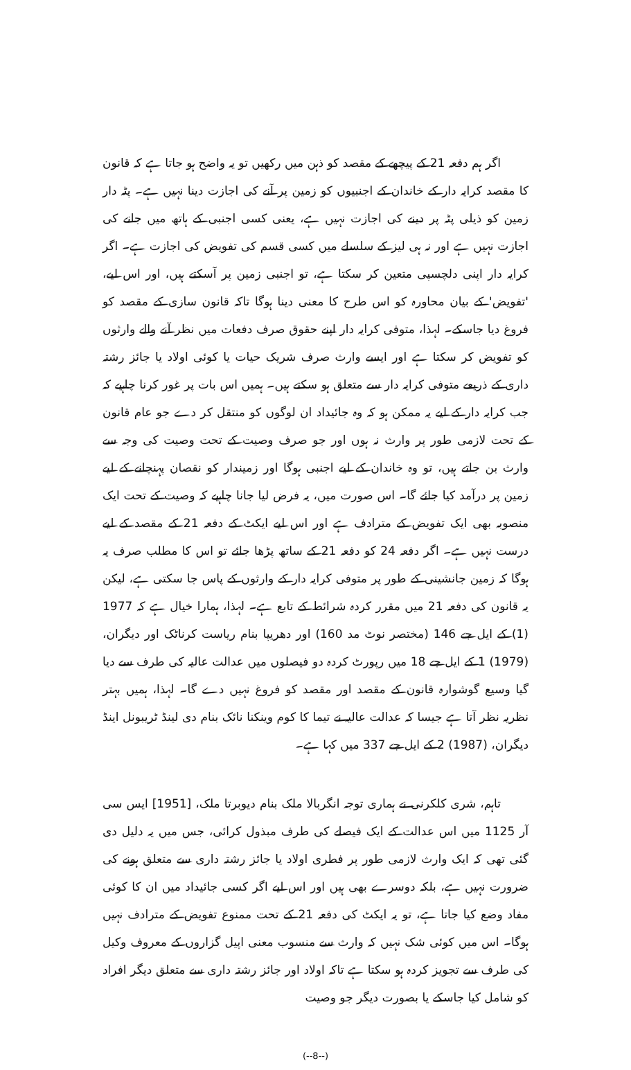اگر ہم دفعہ 21 کے پیچھے کے مقصد کو ذہن میں رکھیں تو یہ واضح ہو جاتا ہے کہ قانون کا مقصد کرایہ دار کے خاندان کے اجنبیوں کو زمین پر آنے کی اجازت دینا نہیں ہے۔ پٹہ دار زمین کو ذیلی پٹہ پر دینے کی اجازت نہیں ہے، یعنی کسی اجنبی کے ہاتھ میں جانے کی اجازت نہیں ہے اور نہ ہی لیز کے سلسلے میں کسی قسم کی تفویض کی اجازت ہے۔ اگر کرایہ دار اپنی دلچسپی متعین کر سکتا ہے، تو اجنبی زمین پر آسکتے ہیں، اور اس لیے، 'تفویض' کے بیان محاورہ کو اس طرح کا معنی دینا ہوگا تاکہ قانون سازی کے مقصد کو فروغ دیا جاسکے۔ لہذا، متوفی کرایہ دار اپنے حقوق صرف دفعات میں نظر آنے والے وارثوں کو تفویض کر سکتا ہے اور ایسے وارث صرف شریک حیات یا کوئی اولاد یا جائز رشتہ داری کے ذریعے متوفی کرایہ دار سے متعلق ہو سکتے ہیں۔ ہمیں اس بات پر غور کرنا چاہیے کہ جب کرایہ دار کے لیے یہ ممکن ہو کہ وہ جائیداد ان لوگوں کو منتقل کر دے جو عام قانون کے تحت لازمی طور پر وارث نہ ہوں اور جو صرف وصیت کے تحت وصیت کی وجہ سے وارث بن جاتے ہیں، تو وہ خاندان کے لیے اجنبی ہوگا اور زمیندار کو نقصان پہنچانے کے لیے زمین پر درآمد کیا جائے گا۔ اس صورت میں، یہ فرض لیا جانا چاہیے کہ وصیت کے تحت ایک منصوبہ بھی ایک تفویض کے مترادف ہے اور اس لیے ایکٹ کے دفعہ 21 کے مقصد کے لیے درست نہیں ہے۔ اگر دفعہ 24 کو دفعہ 21 کے ساتھ پڑھا جائے تو اس کا مطلب صرف یہ ہوگا کہ زمین جانشینی کے طور پر متوفی کرایہ دار کے وارثوں کے پاس جا سکتی ہے، لیکن یہ قانون کی دفعہ 21 میں مقرر کردہ شرائط کے تابع ہے۔ لہذا، ہمارا خیال ہے کہ 1977 (1) کے ایل جے 146 (مختصر نوٹ مد 160) اور دھریپا بنام ریاست کرناٹک اور دیگران، (1979) 1 کے ایل جے 18 میں رپورٹ کردہ دو فیصلوں میں عدالت عالیہ کی طرف سے دیا گیا وسیع گوشوارہ قانون کے مقصد اور مقصد کو فروغ نہیں دے گا۔ لہذا، ہمیں بہتر نظریہ نظر آتا ہے جیسا کہ عدالت عالیہ نے تیما کا کوم وینکنا نائک بنام دی لینڈ ٹریبونل اینڈ دیگران، (1987) 2 کے ایل جے 337 میں کہا ہے۔
تاہم، شری کلکرنی نے ہماری توجہ انگربالا ملک بنام دیوبرتا ملک، [1951] ایس سی آر 1125 میں اس عدالت کے ایک فیصلے کی طرف مبذول کرائی، جس میں یہ دلیل دی گئی تھی کہ ایک وارث لازمی طور پر فطری اولاد یا جائز رشتہ داری سے متعلق ہونے کی ضرورت نہیں ہے، بلکہ دوسرے بھی ہیں اور اس لیے اگر کسی جائیداد میں ان کا کوئی مفاد وضع کیا جاتا ہے، تو یہ ایکٹ کی دفعہ 21 کے تحت ممنوع تفویض کے مترادف نہیں ہوگا۔ اس میں کوئی شک نہیں کہ وارث سے منسوب معنی اپیل گزاروں کے معروف وکیل کی طرف سے تجویز کردہ ہو سکتا ہے تاکہ اولاد اور جائز رشتہ داری سے متعلق دیگر افراد کو شامل کیا جاسکے یا بصورت دیگر جو وصیت
(--8--)